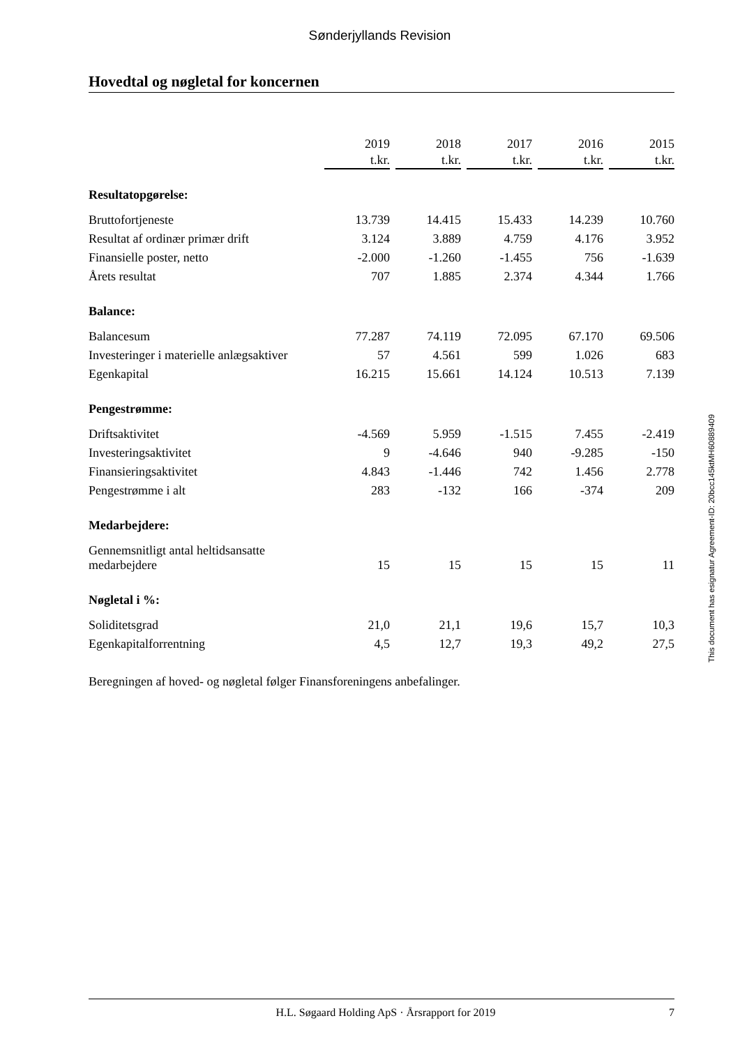Sønderjyllands Revision
Hovedtal og nøgletal for koncernen
| | 2019 t.kr. | 2018 t.kr. | 2017 t.kr. | 2016 t.kr. | 2015 t.kr. |
| --- | --- | --- | --- | --- | --- |
| Resultatopgørelse: | | | | | |
| Bruttofortjeneste | 13.739 | 14.415 | 15.433 | 14.239 | 10.760 |
| Resultat af ordinær primær drift | 3.124 | 3.889 | 4.759 | 4.176 | 3.952 |
| Finansielle poster, netto | -2.000 | -1.260 | -1.455 | 756 | -1.639 |
| Årets resultat | 707 | 1.885 | 2.374 | 4.344 | 1.766 |
| Balance: | | | | | |
| Balancesum | 77.287 | 74.119 | 72.095 | 67.170 | 69.506 |
| Investeringer i materielle anlægsaktiver | 57 | 4.561 | 599 | 1.026 | 683 |
| Egenkapital | 16.215 | 15.661 | 14.124 | 10.513 | 7.139 |
| Pengestrømme: | | | | | |
| Driftsaktivitet | -4.569 | 5.959 | -1.515 | 7.455 | -2.419 |
| Investeringsaktivitet | 9 | -4.646 | 940 | -9.285 | -150 |
| Finansieringsaktivitet | 4.843 | -1.446 | 742 | 1.456 | 2.778 |
| Pengestrømme i alt | 283 | -132 | 166 | -374 | 209 |
| Medarbejdere: | | | | | |
| Gennemsnitligt antal heltidsansatte medarbejdere | 15 | 15 | 15 | 15 | 11 |
| Nøgletal i %: | | | | | |
| Soliditetsgrad | 21,0 | 21,1 | 19,6 | 15,7 | 10,3 |
| Egenkapitalforrentning | 4,5 | 12,7 | 19,3 | 49,2 | 27,5 |
Beregningen af hoved- og nøgletal følger Finansforeningens anbefalinger.
This document has esignatur Agreement-ID: 20bcc145ktMH60889409
H.L. Søgaard Holding ApS · Årsrapport for 2019 7